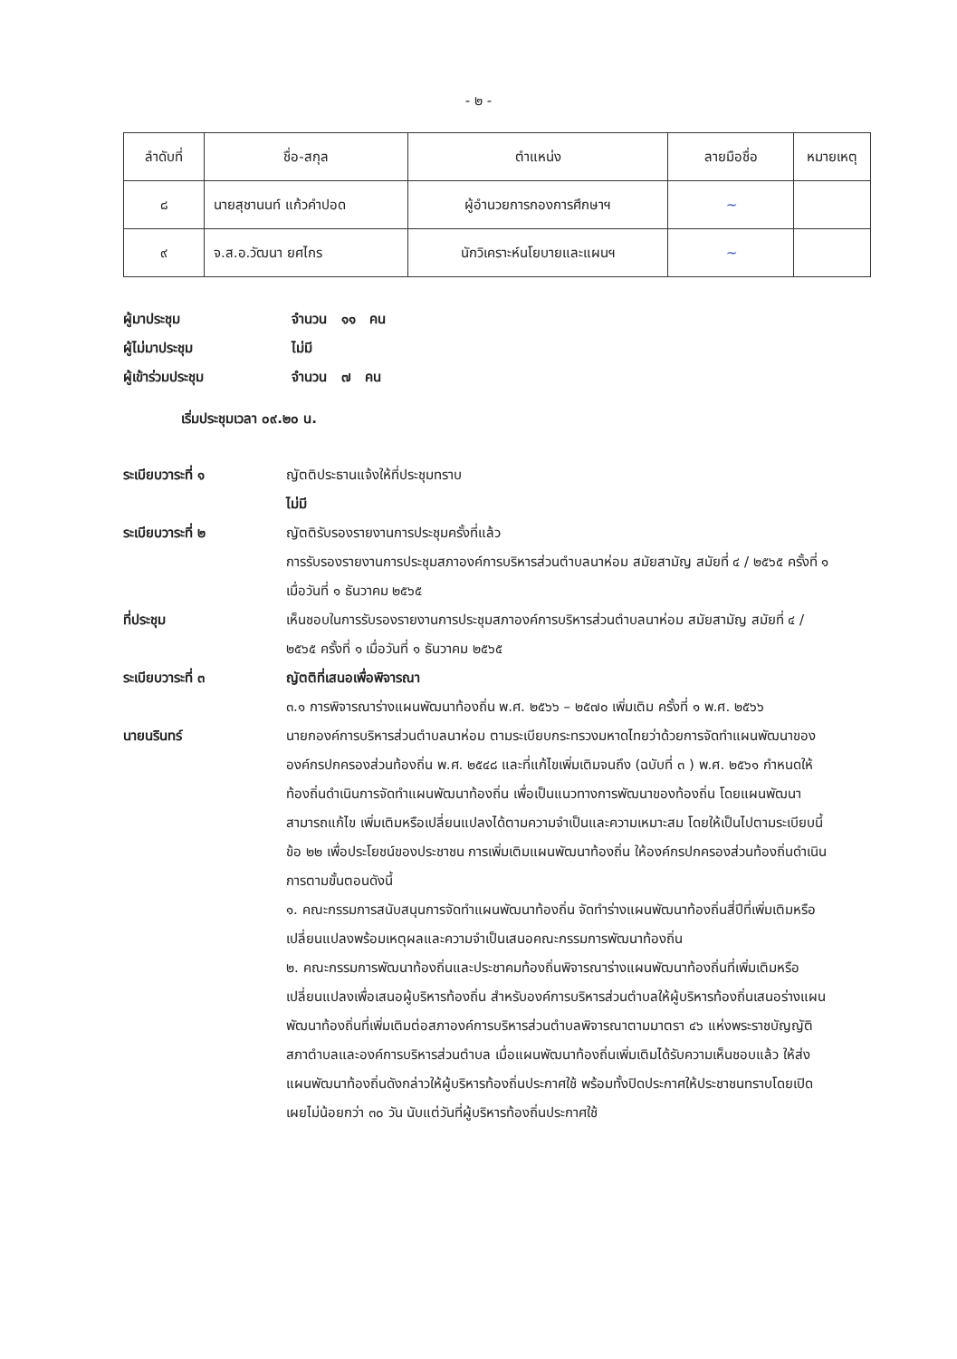- ๒ -
| ลำดับที่ | ชื่อ-สกุล | ตำแหน่ง | ลายมือชื่อ | หมายเหตุ |
| --- | --- | --- | --- | --- |
| ๘ | นายสุชานนท์ แก้วคำปอด | ผู้อำนวยการกองการศึกษาฯ | ~ | |
| ๙ | จ.ส.อ.วัฒนา ยศไกร | นักวิเคราะห์นโยบายและแผนฯ | ~ | |
ผู้มาประชุม จำนวน ๑๑ คน
ผู้ไม่มาประชุม ไม่มี
ผู้เข้าร่วมประชุม จำนวน ๗ คน
เริ่มประชุมเวลา ๐๙.๒๐ น.
ระเบียบวาระที่ ๑ ญัตติประธานแจ้งให้ที่ประชุมทราบ
ไม่มี
ระเบียบวาระที่ ๒ ญัตติรับรองรายงานการประชุมครั้งที่แล้ว
การรับรองรายงานการประชุมสภาองค์การบริหารส่วนตำบลนาห่อม สมัยสามัญ สมัยที่ ๔ / ๒๕๖๕ ครั้งที่ ๑ เมื่อวันที่ ๑ ธันวาคม ๒๕๖๕
ที่ประชุม เห็นชอบในการรับรองรายงานการประชุมสภาองค์การบริหารส่วนตำบลนาห่อม สมัยสามัญ สมัยที่ ๔ / ๒๕๖๕ ครั้งที่ ๑ เมื่อวันที่ ๑ ธันวาคม ๒๕๖๕
ระเบียบวาระที่ ๓ ญัตติที่เสนอเพื่อพิจารณา
๓.๑ การพิจารณาร่างแผนพัฒนาท้องถิ่น พ.ศ. ๒๕๖๖ – ๒๕๗๐ เพิ่มเติม ครั้งที่ ๑ พ.ศ. ๒๕๖๖
นายนรินทร์ นายกองค์การบริหารส่วนตำบลนาห่อม ตามระเบียบกระทรวงมหาดไทยว่าด้วยการจัดทำแผนพัฒนาขององค์กรปกครองส่วนท้องถิ่น พ.ศ. ๒๕๔๘ และที่แก้ไขเพิ่มเติมจนถึง (ฉบับที่ ๓ ) พ.ศ. ๒๕๖๑ กำหนดให้ท้องถิ่นดำเนินการจัดทำแผนพัฒนาท้องถิ่น เพื่อเป็นแนวทางการพัฒนาของท้องถิ่น โดยแผนพัฒนาสามารถแก้ไข เพิ่มเติมหรือเปลี่ยนแปลงได้ตามความจำเป็นและความเหมาะสม โดยให้เป็นไปตามระเบียบนี้ ข้อ ๒๒ เพื่อประโยชน์ของประชาชน การเพิ่มเติมแผนพัฒนาท้องถิ่น ให้องค์กรปกครองส่วนท้องถิ่นดำเนินการตามขั้นตอนดังนี้
๑. คณะกรรมการสนับสนุนการจัดทำแผนพัฒนาท้องถิ่น จัดทำร่างแผนพัฒนาท้องถิ่นสี่ปีที่เพิ่มเติมหรือเปลี่ยนแปลงพร้อมเหตุผลและความจำเป็นเสนอคณะกรรมการพัฒนาท้องถิ่น
๒. คณะกรรมการพัฒนาท้องถิ่นและประชาคมท้องถิ่นพิจารณาร่างแผนพัฒนาท้องถิ่นที่เพิ่มเติมหรือเปลี่ยนแปลงเพื่อเสนอผู้บริหารท้องถิ่น สำหรับองค์การบริหารส่วนตำบลให้ผู้บริหารท้องถิ่นเสนอร่างแผนพัฒนาท้องถิ่นที่เพิ่มเติมต่อสภาองค์การบริหารส่วนตำบลพิจารณาตามมาตรา ๔๖ แห่งพระราชบัญญัติสภาตำบลและองค์การบริหารส่วนตำบล เมื่อแผนพัฒนาท้องถิ่นเพิ่มเติมได้รับความเห็นชอบแล้ว ให้ส่งแผนพัฒนาท้องถิ่นดังกล่าวให้ผู้บริหารท้องถิ่นประกาศใช้ พร้อมทั้งปิดประกาศให้ประชาชนทราบโดยเปิดเผยไม่น้อยกว่า ๓๐ วัน นับแต่วันที่ผู้บริหารท้องถิ่นประกาศใช้